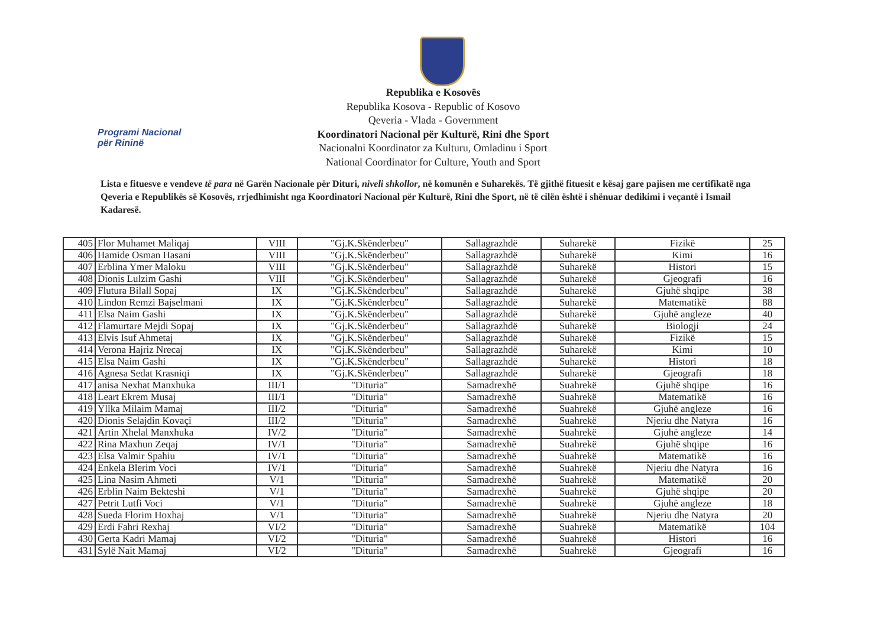Programi Nacional
për Rininë
Republika e Kosovës
Republika Kosova - Republic of Kosovo
Qeveria - Vlada - Government
Koordinatori Nacional për Kulturë, Rini dhe Sport
Nacionalni Koordinator za Kulturu, Omladinu i Sport
National Coordinator for Culture, Youth and Sport
Lista e fituesve e vendeve të para në Garën Nacionale për Dituri, niveli shkollor, në komunën e Suharekës. Të gjithë fituesit e kësaj gare pajisen me certifikatë nga Qeveria e Republikës së Kosovës, rrjedhimisht nga Koordinatori Nacional për Kulturë, Rini dhe Sport, në të cilën është i shënuar dedikimi i veçantë i Ismail Kadaresë.
| 405 | Flor Muhamet Maliqaj | VIII | "Gj.K.Skënderbeu" | Sallagrazhdë | Suharekë | Fizikë | 25 |
| 406 | Hamide Osman Hasani | VIII | "Gj.K.Skënderbeu" | Sallagrazhdë | Suharekë | Kimi | 16 |
| 407 | Erblina Ymer Maloku | VIII | "Gj.K.Skënderbeu" | Sallagrazhdë | Suharekë | Histori | 15 |
| 408 | Dionis Lulzim Gashi | VIII | "Gj.K.Skënderbeu" | Sallagrazhdë | Suharekë | Gjeografi | 16 |
| 409 | Flutura Bilall Sopaj | IX | "Gj.K.Skënderbeu" | Sallagrazhdë | Suharekë | Gjuhë shqipe | 38 |
| 410 | Lindon Remzi Bajselmani | IX | "Gj.K.Skënderbeu" | Sallagrazhdë | Suharekë | Matematikë | 88 |
| 411 | Elsa Naim Gashi | IX | "Gj.K.Skënderbeu" | Sallagrazhdë | Suharekë | Gjuhë angleze | 40 |
| 412 | Flamurtare Mejdi Sopaj | IX | "Gj.K.Skënderbeu" | Sallagrazhdë | Suharekë | Biologji | 24 |
| 413 | Elvis Isuf Ahmetaj | IX | "Gj.K.Skënderbeu" | Sallagrazhdë | Suharekë | Fizikë | 15 |
| 414 | Verona Hajriz Nrecaj | IX | "Gj.K.Skënderbeu" | Sallagrazhdë | Suharekë | Kimi | 10 |
| 415 | Elsa Naim Gashi | IX | "Gj.K.Skënderbeu" | Sallagrazhdë | Suharekë | Histori | 18 |
| 416 | Agnesa Sedat Krasniqi | IX | "Gj.K.Skënderbeu" | Sallagrazhdë | Suharekë | Gjeografi | 18 |
| 417 | anisa Nexhat Manxhuka | III/1 | "Dituria" | Samadrexhë | Suahrekë | Gjuhë shqipe | 16 |
| 418 | Leart Ekrem Musaj | III/1 | "Dituria" | Samadrexhë | Suahrekë | Matematikë | 16 |
| 419 | Yllka Milaim Mamaj | III/2 | "Dituria" | Samadrexhë | Suahrekë | Gjuhë angleze | 16 |
| 420 | Dionis Selajdin Kovaçi | III/2 | "Dituria" | Samadrexhë | Suahrekë | Njeriu dhe Natyra | 16 |
| 421 | Artin Xhelal Manxhuka | IV/2 | "Dituria" | Samadrexhë | Suahrekë | Gjuhë angleze | 14 |
| 422 | Rina Maxhun Zeqaj | IV/1 | "Dituria" | Samadrexhë | Suahrekë | Gjuhë shqipe | 16 |
| 423 | Elsa Valmir Spahiu | IV/1 | "Dituria" | Samadrexhë | Suahrekë | Matematikë | 16 |
| 424 | Enkela Blerim Voci | IV/1 | "Dituria" | Samadrexhë | Suahrekë | Njeriu dhe Natyra | 16 |
| 425 | Lina Nasim Ahmeti | V/1 | "Dituria" | Samadrexhë | Suahrekë | Matematikë | 20 |
| 426 | Erblin Naim Bekteshi | V/1 | "Dituria" | Samadrexhë | Suahrekë | Gjuhë shqipe | 20 |
| 427 | Petrit Lutfi Voci | V/1 | "Dituria" | Samadrexhë | Suahrekë | Gjuhë angleze | 18 |
| 428 | Sueda Florim Hoxhaj | V/1 | "Dituria" | Samadrexhë | Suahrekë | Njeriu dhe Natyra | 20 |
| 429 | Erdi Fahri Rexhaj | VI/2 | "Dituria" | Samadrexhë | Suahrekë | Matematikë | 104 |
| 430 | Gerta Kadri Mamaj | VI/2 | "Dituria" | Samadrexhë | Suahrekë | Histori | 16 |
| 431 | Sylë Nait Mamaj | VI/2 | "Dituria" | Samadrexhë | Suahrekë | Gjeografi | 16 |